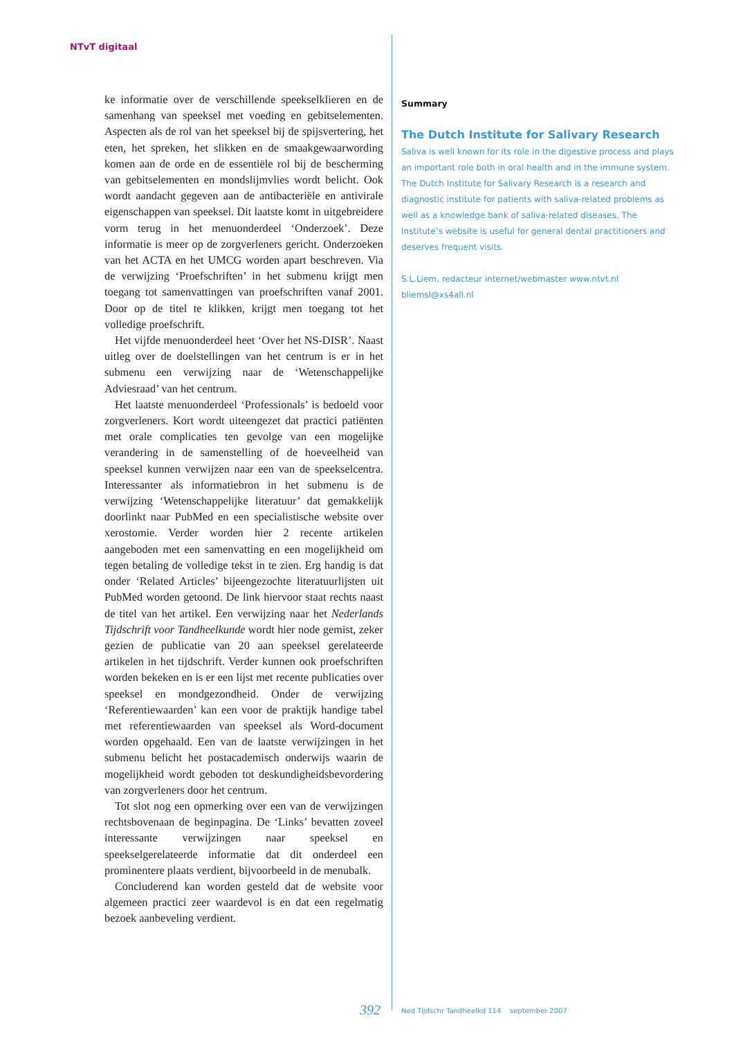NTvT digitaal
ke informatie over de verschillende speekselklieren en de samenhang van speeksel met voeding en gebitselementen. Aspecten als de rol van het speeksel bij de spijsvertering, het eten, het spreken, het slikken en de smaakgewaarwording komen aan de orde en de essentiële rol bij de bescherming van gebitselementen en mondslijmvlies wordt belicht. Ook wordt aandacht gegeven aan de antibacteriële en antivirale eigenschappen van speeksel. Dit laatste komt in uitgebreidere vorm terug in het menuonderdeel ‘Onderzoek’. Deze informatie is meer op de zorgverleners gericht. Onderzoeken van het ACTA en het UMCG worden apart beschreven. Via de verwijzing ‘Proefschriften’ in het submenu krijgt men toegang tot samenvattingen van proefschriften vanaf 2001. Door op de titel te klikken, krijgt men toegang tot het volledige proefschrift.
Het vijfde menuonderdeel heet ‘Over het NS-DISR’. Naast uitleg over de doelstellingen van het centrum is er in het submenu een verwijzing naar de ‘Wetenschappelijke Adviesraad’ van het centrum.
Het laatste menuonderdeel ‘Professionals’ is bedoeld voor zorgverleners. Kort wordt uiteengezet dat practici patiënten met orale complicaties ten gevolge van een mogelijke verandering in de samenstelling of de hoeveelheid van speeksel kunnen verwijzen naar een van de speekselcentra. Interessanter als informatiebron in het submenu is de verwijzing ‘Wetenschappelijke literatuur’ dat gemakkelijk doorlinkt naar PubMed en een specialistische website over xerostomie. Verder worden hier 2 recente artikelen aangeboden met een samenvatting en een mogelijkheid om tegen betaling de volledige tekst in te zien. Erg handig is dat onder ‘Related Articles’ bijeengezochte literatuurlijsten uit PubMed worden getoond. De link hiervoor staat rechts naast de titel van het artikel. Een verwijzing naar het Nederlands Tijdschrift voor Tandheelkunde wordt hier node gemist, zeker gezien de publicatie van 20 aan speeksel gerelateerde artikelen in het tijdschrift. Verder kunnen ook proefschriften worden bekeken en is er een lijst met recente publicaties over speeksel en mondgezondheid. Onder de verwijzing ‘Referentiewaarden’ kan een voor de praktijk handige tabel met referentiewaarden van speeksel als Word-document worden opgehaald. Een van de laatste verwijzingen in het submenu belicht het postacademisch onderwijs waarin de mogelijkheid wordt geboden tot deskundigheidsbevordering van zorgverleners door het centrum.
Tot slot nog een opmerking over een van de verwijzingen rechtsbovenaan de beginpagina. De ‘Links’ bevatten zoveel interessante verwijzingen naar speeksel en speekselgerelateerde informatie dat dit onderdeel een prominentere plaats verdient, bijvoorbeeld in de menubalk.
Concluderend kan worden gesteld dat de website voor algemeen practici zeer waardevol is en dat een regelmatig bezoek aanbeveling verdient.
Summary
The Dutch Institute for Salivary Research
Saliva is well known for its role in the digestive process and plays an important role both in oral health and in the immune system. The Dutch Institute for Salivary Research is a research and diagnostic institute for patients with saliva-related problems as well as a knowledge bank of saliva-related diseases. The Institute’s website is useful for general dental practitioners and deserves frequent visits.
S.L.Liem, redacteur internet/webmaster www.ntvt.nl
bliemsl@xs4all.nl
392
Ned Tijdschr Tandheelkd 114 september 2007